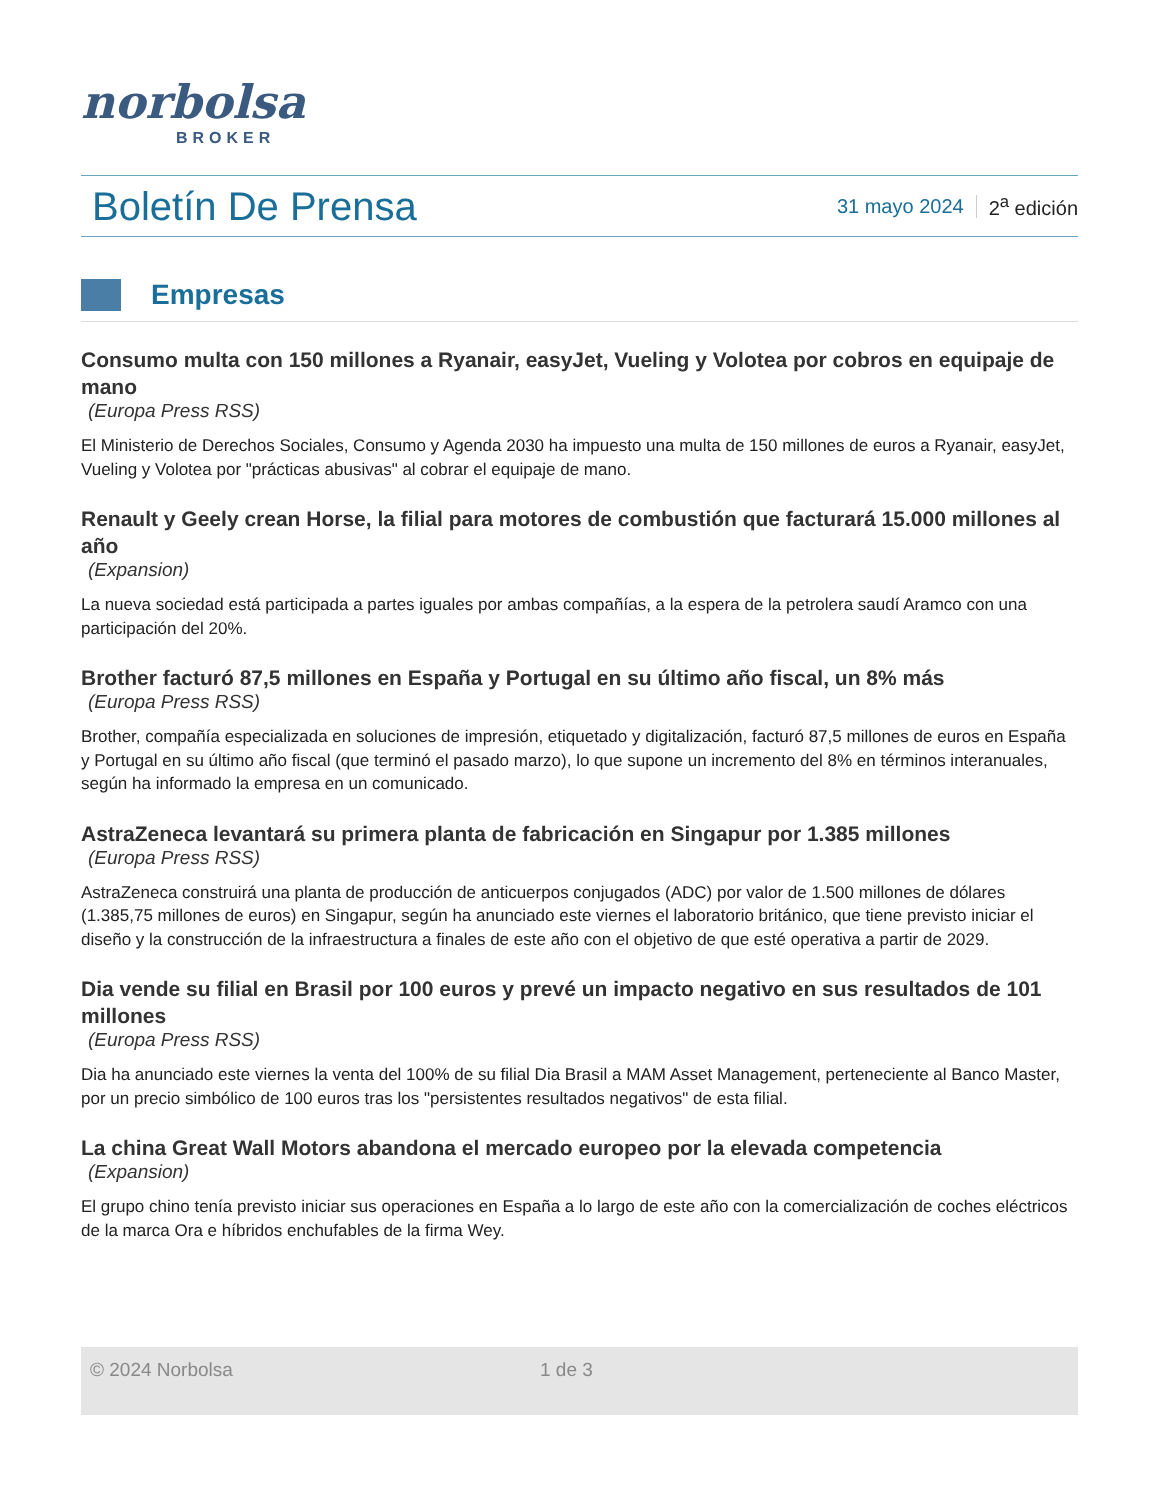norbolsa
BROKER
Boletín De Prensa
31 mayo 2024 2<sup>a</sup> edición
Empresas
Consumo multa con 150 millones a Ryanair, easyJet, Vueling y Volotea por cobros en equipaje de mano
(Europa Press RSS)
El Ministerio de Derechos Sociales, Consumo y Agenda 2030 ha impuesto una multa de 150 millones de euros a Ryanair, easyJet, Vueling y Volotea por "prácticas abusivas" al cobrar el equipaje de mano.
Renault y Geely crean Horse, la filial para motores de combustión que facturará 15.000 millones al año
(Expansion)
La nueva sociedad está participada a partes iguales por ambas compañías, a la espera de la petrolera saudí Aramco con una participación del 20%.
Brother facturó 87,5 millones en España y Portugal en su último año fiscal, un 8% más
(Europa Press RSS)
Brother, compañía especializada en soluciones de impresión, etiquetado y digitalización, facturó 87,5 millones de euros en España y Portugal en su último año fiscal (que terminó el pasado marzo), lo que supone un incremento del 8% en términos interanuales, según ha informado la empresa en un comunicado.
AstraZeneca levantará su primera planta de fabricación en Singapur por 1.385 millones
(Europa Press RSS)
AstraZeneca construirá una planta de producción de anticuerpos conjugados (ADC) por valor de 1.500 millones de dólares (1.385,75 millones de euros) en Singapur, según ha anunciado este viernes el laboratorio británico, que tiene previsto iniciar el diseño y la construcción de la infraestructura a finales de este año con el objetivo de que esté operativa a partir de 2029.
Dia vende su filial en Brasil por 100 euros y prevé un impacto negativo en sus resultados de 101 millones
(Europa Press RSS)
Dia ha anunciado este viernes la venta del 100% de su filial Dia Brasil a MAM Asset Management, perteneciente al Banco Master, por un precio simbólico de 100 euros tras los "persistentes resultados negativos" de esta filial.
La china Great Wall Motors abandona el mercado europeo por la elevada competencia
(Expansion)
El grupo chino tenía previsto iniciar sus operaciones en España a lo largo de este año con la comercialización de coches eléctricos de la marca Ora e híbridos enchufables de la firma Wey.
© 2024 Norbolsa 1 de 3